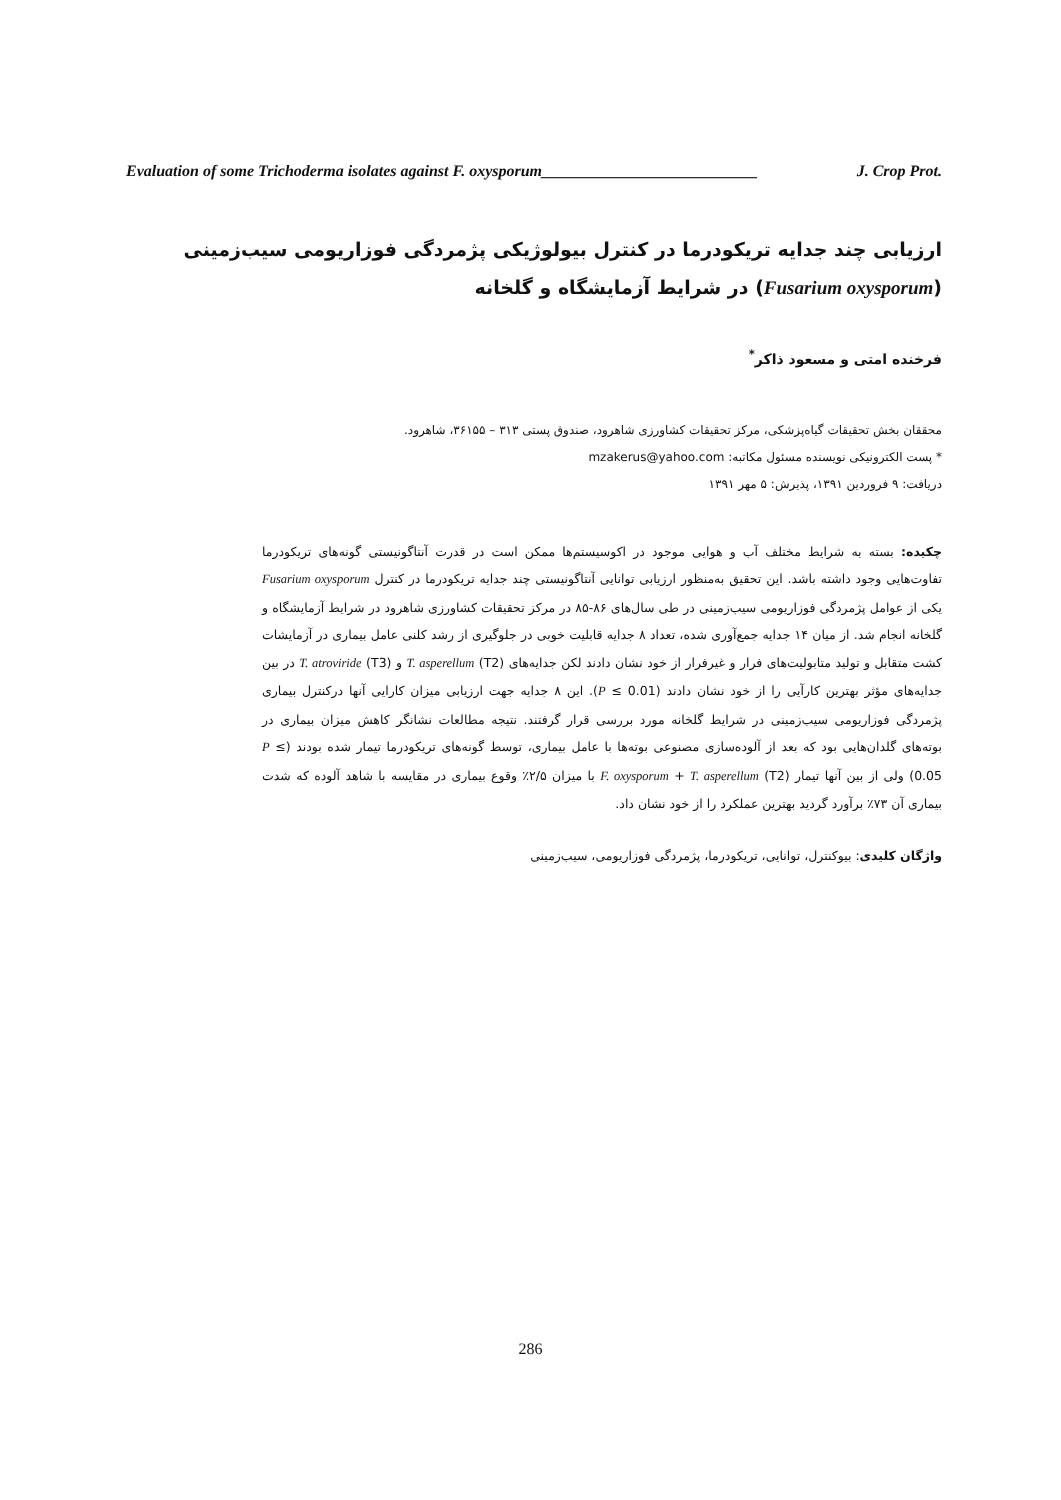Evaluation of some Trichoderma isolates against F. oxysporum___________________________ J. Crop Prot.
ارزیابی چند جدایه تریکودرما در کنترل بیولوژیکی پژمردگی فوزاریومی سیب‌زمینی
(Fusarium oxysporum) در شرایط آزمایشگاه و گلخانه
فرخنده امتی و مسعود ذاکر<sup>*</sup>
محققان بخش تحقیقات گیاه‌پزشکی، مرکز تحقیقات کشاورزی شاهرود، صندوق پستی ۳۱۳ – ۳۶۱۵۵، شاهرود.
* پست الکترونیکی نویسنده مسئول مکاتبه: mzakerus@yahoo.com
دریافت: ۹ فروردین ۱۳۹۱، پذیرش: ۵ مهر ۱۳۹۱
چکیده: بسته به شرایط مختلف آب و هوایی موجود در اکوسیستم‌ها ممکن است در قدرت آنتاگونیستی گونه‌های تریکودرما تفاوت‌هایی وجود داشته باشد. این تحقیق به‌منظور ارزیابی توانایی آنتاگونیستی چند جدایه تریکودرما در کنترل Fusarium oxysporum یکی از عوامل پژمردگی فوزاریومی سیب‌زمینی در طی سال‌های ۸۶-۸۵ در مرکز تحقیقات کشاورزی شاهرود در شرایط آزمایشگاه و گلخانه انجام شد. از میان ۱۴ جدایه جمع‌آوری شده، تعداد ۸ جدایه قابلیت خوبی در جلوگیری از رشد کلنی عامل بیماری در آزمایشات کشت متقابل و تولید متابولیت‌های فرار و غیرفرار از خود نشان دادند لکن جدایه‌های T. asperellum (T2) و T. atroviride (T3) در بین جدایه‌های مؤثر بهترین کارآیی را از خود نشان دادند (P ≤ 0.01). این ۸ جدایه جهت ارزیابی میزان کارایی آنها درکنترل بیماری پژمردگی فوزاریومی سیب‌زمینی در شرایط گلخانه مورد بررسی قرار گرفتند. نتیجه مطالعات نشانگر کاهش میزان بیماری در بوته‌های گلدان‌هایی بود که بعد از آلوده‌سازی مصنوعی بوته‌ها با عامل بیماری، توسط گونه‌های تریکودرما تیمار شده بودند (P ≤ 0.05) ولی از بین آنها تیمار F. oxysporum + T. asperellum (T2) با میزان ۲/۵٪ وقوع بیماری در مقایسه با شاهد آلوده که شدت بیماری آن ۷۳٪ برآورد گردید بهترین عملکرد را از خود نشان داد.
واژگان کلیدی: بیوکنترل، توانایی، تریکودرما، پژمردگی فوزاریومی، سیب‌زمینی
286